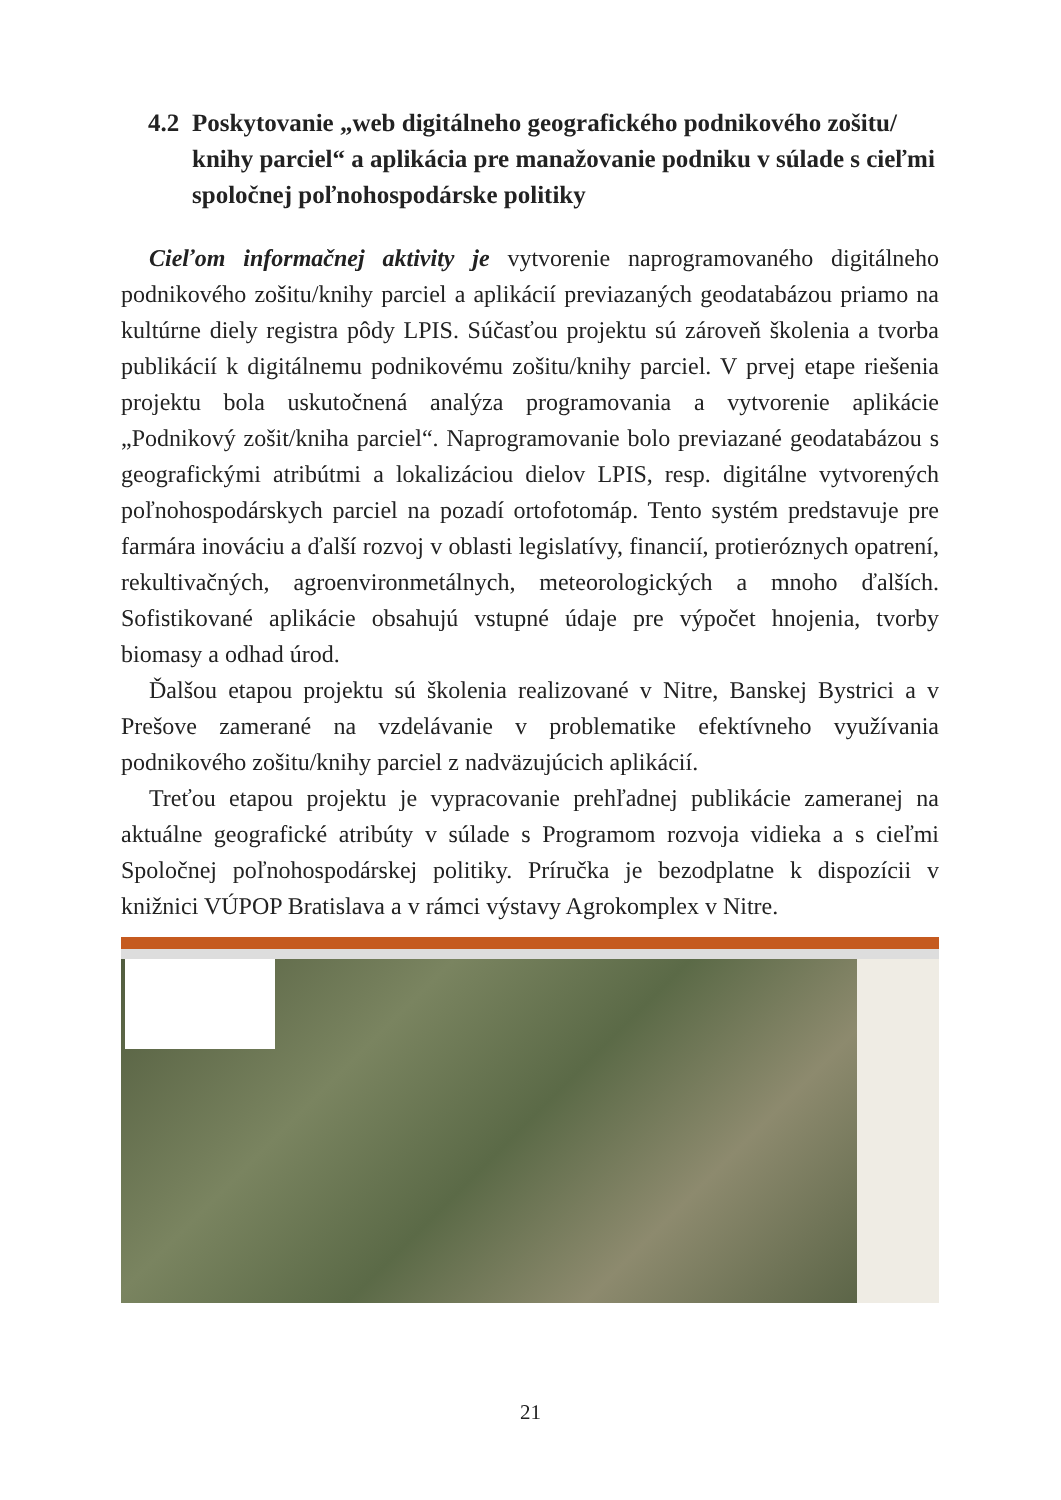4.2 Poskytovanie „web digitálneho geografického podnikového zošitu/ knihy parciel“ a aplikácia pre manažovanie podniku v súlade s cieľmi spoločnej poľnohospodárske politiky
Cieľom informačnej aktivity je vytvorenie naprogramovaného digitálneho podnikového zošitu/knihy parciel a aplikácií previazaných geodatabázou priamo na kultúrne diely registra pôdy LPIS. Súčasťou projektu sú zároveň školenia a tvorba publikácií k digitálnemu podnikovému zošitu/knihy parciel. V prvej etape riešenia projektu bola uskutočnená analýza programovania a vytvorenie aplikácie „Podnikový zošit/kniha parciel“. Naprogramovanie bolo previazané geodatabázou s geografickými atribútmi a lokalizáciou dielov LPIS, resp. digitálne vytvorených poľnohospodárskych parciel na pozadí ortofotomáp. Tento systém predstavuje pre farmára inováciu a ďalší rozvoj v oblasti legislatívy, financií, protieróznych opatrení, rekultivačných, agroenvironmetálnych, meteorologických a mnoho ďalších. Sofistikované aplikácie obsahujú vstupné údaje pre výpočet hnojenia, tvorby biomasy a odhad úrod.
Ďalšou etapou projektu sú školenia realizované v Nitre, Banskej Bystrici a v Prešove zamerané na vzdelávanie v problematike efektívneho využívania podnikového zošitu/knihy parciel z nadväzujúcich aplikácií.
Treťou etapou projektu je vypracovanie prehľadnej publikácie zameranej na aktuálne geografické atribúty v súlade s Programom rozvoja vidieka a s cieľmi Spoločnej poľnohospodárskej politiky. Príručka je bezodplatne k dispozícii v knižnici VÚPOP Bratislava a v rámci výstavy Agrokomplex v Nitre.
21